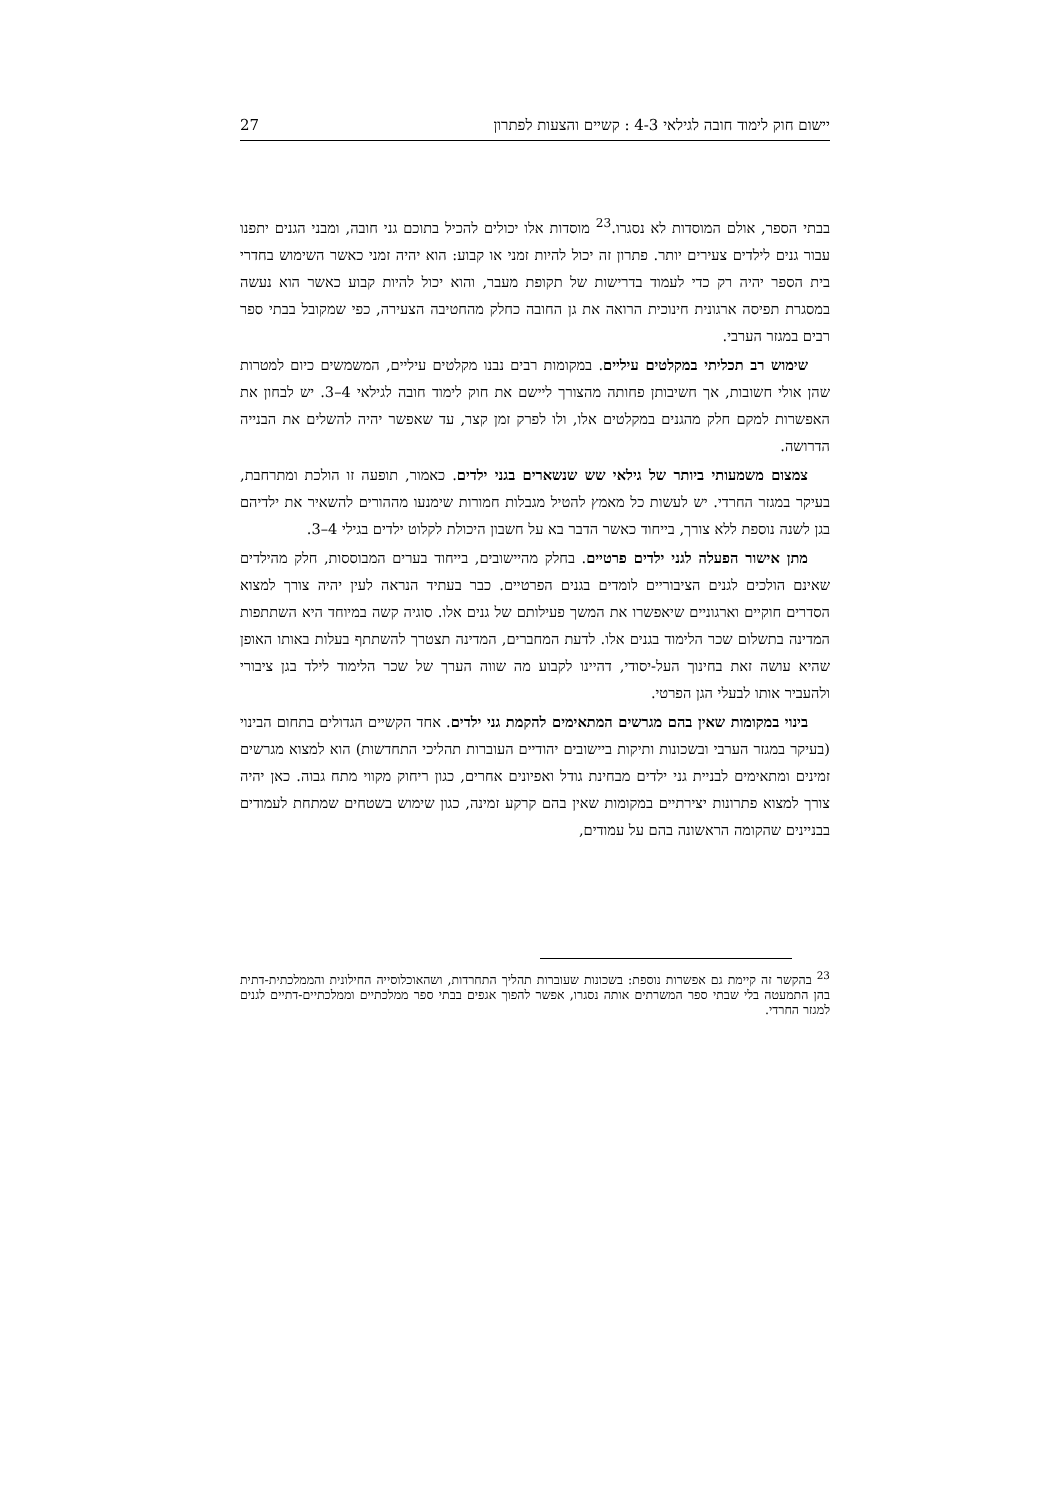יישום חוק לימוד חובה לגילאי 4-3 : קשיים והצעות לפתרון 27
בבתי הספר, אולם המוסדות לא נסגרו.<sup>23</sup> מוסדות אלו יכולים להכיל בתוכם גני חובה, ומבני הגנים יתפנו עבור גנים לילדים צעירים יותר. פתרון זה יכול להיות זמני או קבוע: הוא יהיה זמני כאשר השימוש בחדרי בית הספר יהיה רק כדי לעמוד בדרישות של תקופת מעבר, והוא יכול להיות קבוע כאשר הוא נעשה במסגרת תפיסה ארגונית חינוכית הרואה את גן החובה כחלק מהחטיבה הצעירה, כפי שמקובל בבתי ספר רבים במגזר הערבי.
שימוש רב תכליתי במקלטים עיליים. במקומות רבים נבנו מקלטים עיליים, המשמשים כיום למטרות שהן אולי חשובות, אך חשיבותן פחותה מהצורך ליישם את חוק לימוד חובה לגילאי 4–3. יש לבחון את האפשרות למקם חלק מהגנים במקלטים אלו, ולו לפרק זמן קצר, עד שאפשר יהיה להשלים את הבנייה הדרושה.
צמצום משמעותי ביותר של גילאי שש שנשארים בגני ילדים. כאמור, תופעה זו הולכת ומתרחבת, בעיקר במגזר החרדי. יש לעשות כל מאמץ להטיל מגבלות חמורות שימנעו מההורים להשאיר את ילדיהם בגן לשנה נוספת ללא צורך, בייחוד כאשר הדבר בא על חשבון היכולת לקלוט ילדים בגילי 4–3.
מתן אישור הפעלה לגני ילדים פרטיים. בחלק מהיישובים, בייחוד בערים המבוססות, חלק מהילדים שאינם הולכים לגנים הציבוריים לומדים בגנים הפרטיים. כבר בעתיד הנראה לעין יהיה צורך למצוא הסדרים חוקיים וארגוניים שיאפשרו את המשך פעילותם של גנים אלו. סוגיה קשה במיוחד היא השתתפות המדינה בתשלום שכר הלימוד בגנים אלו. לדעת המחברים, המדינה תצטרך להשתתף בעלות באותו האופן שהיא עושה זאת בחינוך העל-יסודי, דהיינו לקבוע מה שווה הערך של שכר הלימוד לילד בגן ציבורי ולהעביר אותו לבעלי הגן הפרטי.
בינוי במקומות שאין בהם מגרשים המתאימים להקמת גני ילדים. אחד הקשיים הגדולים בתחום הבינוי (בעיקר במגזר הערבי ובשכונות ותיקות ביישובים יהודיים העוברות תהליכי התחדשות) הוא למצוא מגרשים זמינים ומתאימים לבניית גני ילדים מבחינת גודל ואפיונים אחרים, כגון ריחוק מקווי מתח גבוה. כאן יהיה צורך למצוא פתרונות יצירתיים במקומות שאין בהם קרקע זמינה, כגון שימוש בשטחים שמתחת לעמודים בבניינים שהקומה הראשונה בהם על עמודים,
<sup>23</sup> בהקשר זה קיימת גם אפשרות נוספת: בשכונות שעוברות תהליך התחרדות, ושהאוכלוסייה החילונית והממלכתית-דתית בהן התמעטה בלי שבתי ספר המשרתים אותה נסגרו, אפשר להפוך אגפים בבתי ספר ממלכתיים וממלכתיים-דתיים לגנים למגזר החרדי.